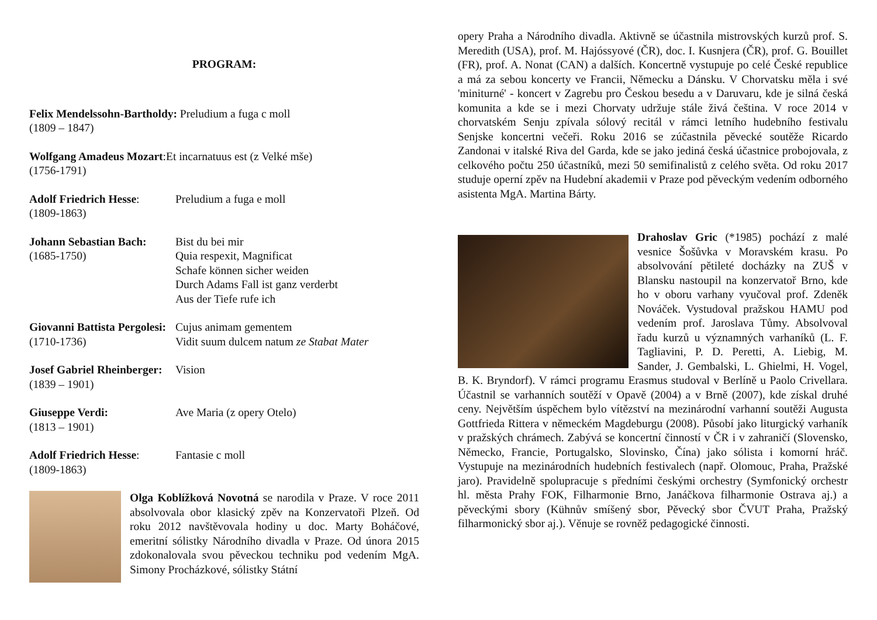PROGRAM:
Felix Mendelssohn-Bartholdy: Preludium a fuga c moll
(1809 – 1847)
Wolfgang Amadeus Mozart:Et incarnatuus est (z Velké mše)
(1756-1791)
Adolf Friedrich Hesse:
(1809-1863)
Preludium a fuga e moll
Johann Sebastian Bach:
(1685-1750)
Bist du bei mir
Quia respexit, Magnificat
Schafe können sicher weiden
Durch Adams Fall ist ganz verderbt
Aus der Tiefe rufe ich
Giovanni Battista Pergolesi:
(1710-1736)
Cujus animam gementem
Vidit suum dulcem natum ze Stabat Mater
Josef Gabriel Rheinberger:
(1839 – 1901)
Vision
Giuseppe Verdi:
(1813 – 1901)
Ave Maria (z opery Otelo)
Adolf Friedrich Hesse:
(1809-1863)
Fantasie c moll
Olga Koblížková Novotná se narodila v Praze. V roce 2011 absolvovala obor klasický zpěv na Konzervatoři Plzeň. Od roku 2012 navštěvovala hodiny u doc. Marty Boháčové, emeritní sólistky Národního divadla v Praze. Od února 2015 zdokonalovala svou pěveckou techniku pod vedením MgA. Simony Procházkové, sólistky Státní
opery Praha a Národního divadla. Aktivně se účastnila mistrovských kurzů prof. S. Meredith (USA), prof. M. Hajóssyové (ČR), doc. I. Kusnjera (ČR), prof. G. Bouillet (FR), prof. A. Nonat (CAN) a dalších. Koncertně vystupuje po celé České republice a má za sebou koncerty ve Francii, Německu a Dánsku. V Chorvatsku měla i své 'miniturné' - koncert v Zagrebu pro Českou besedu a v Daruvaru, kde je silná česká komunita a kde se i mezi Chorvaty udržuje stále živá čeština. V roce 2014 v chorvatském Senju zpívala sólový recitál v rámci letního hudebního festivalu Senjske koncertni večeři. Roku 2016 se zúčastnila pěvecké soutěže Ricardo Zandonai v italské Riva del Garda, kde se jako jediná česká účastnice probojovala, z celkového počtu 250 účastníků, mezi 50 semifinalistů z celého světa. Od roku 2017 studuje operní zpěv na Hudební akademii v Praze pod pěveckým vedením odborného asistenta MgA. Martina Bárty.
Drahoslav Gric (*1985) pochází z malé vesnice Šošůvka v Moravském krasu. Po absolvování pětileté docházky na ZUŠ v Blansku nastoupil na konzervatoř Brno, kde ho v oboru varhany vyučoval prof. Zdeněk Nováček. Vystudoval pražskou HAMU pod vedením prof. Jaroslava Tůmy. Absolvoval řadu kurzů u významných varhaníků (L. F. Tagliavini, P. D. Peretti, A. Liebig, M. Sander, J. Gembalski, L. Ghielmi, H. Vogel, B. K. Bryndorf). V rámci programu Erasmus studoval v Berlíně u Paolo Crivellara. Účastnil se varhanních soutěží v Opavě (2004) a v Brně (2007), kde získal druhé ceny. Největším úspěchem bylo vítězství na mezinárodní varhanní soutěži Augusta Gottfrieda Rittera v německém Magdeburgu (2008). Působí jako liturgický varhaník v pražských chrámech. Zabývá se koncertní činností v ČR i v zahraničí (Slovensko, Německo, Francie, Portugalsko, Slovinsko, Čína) jako sólista i komorní hráč. Vystupuje na mezinárodních hudebních festivalech (např. Olomouc, Praha, Pražské jaro). Pravidelně spolupracuje s předními českými orchestry (Symfonický orchestr hl. města Prahy FOK, Filharmonie Brno, Janáčkova filharmonie Ostrava aj.) a pěveckými sbory (Kühnův smíšený sbor, Pěvecký sbor ČVUT Praha, Pražský filharmonický sbor aj.). Věnuje se rovněž pedagogické činnosti.